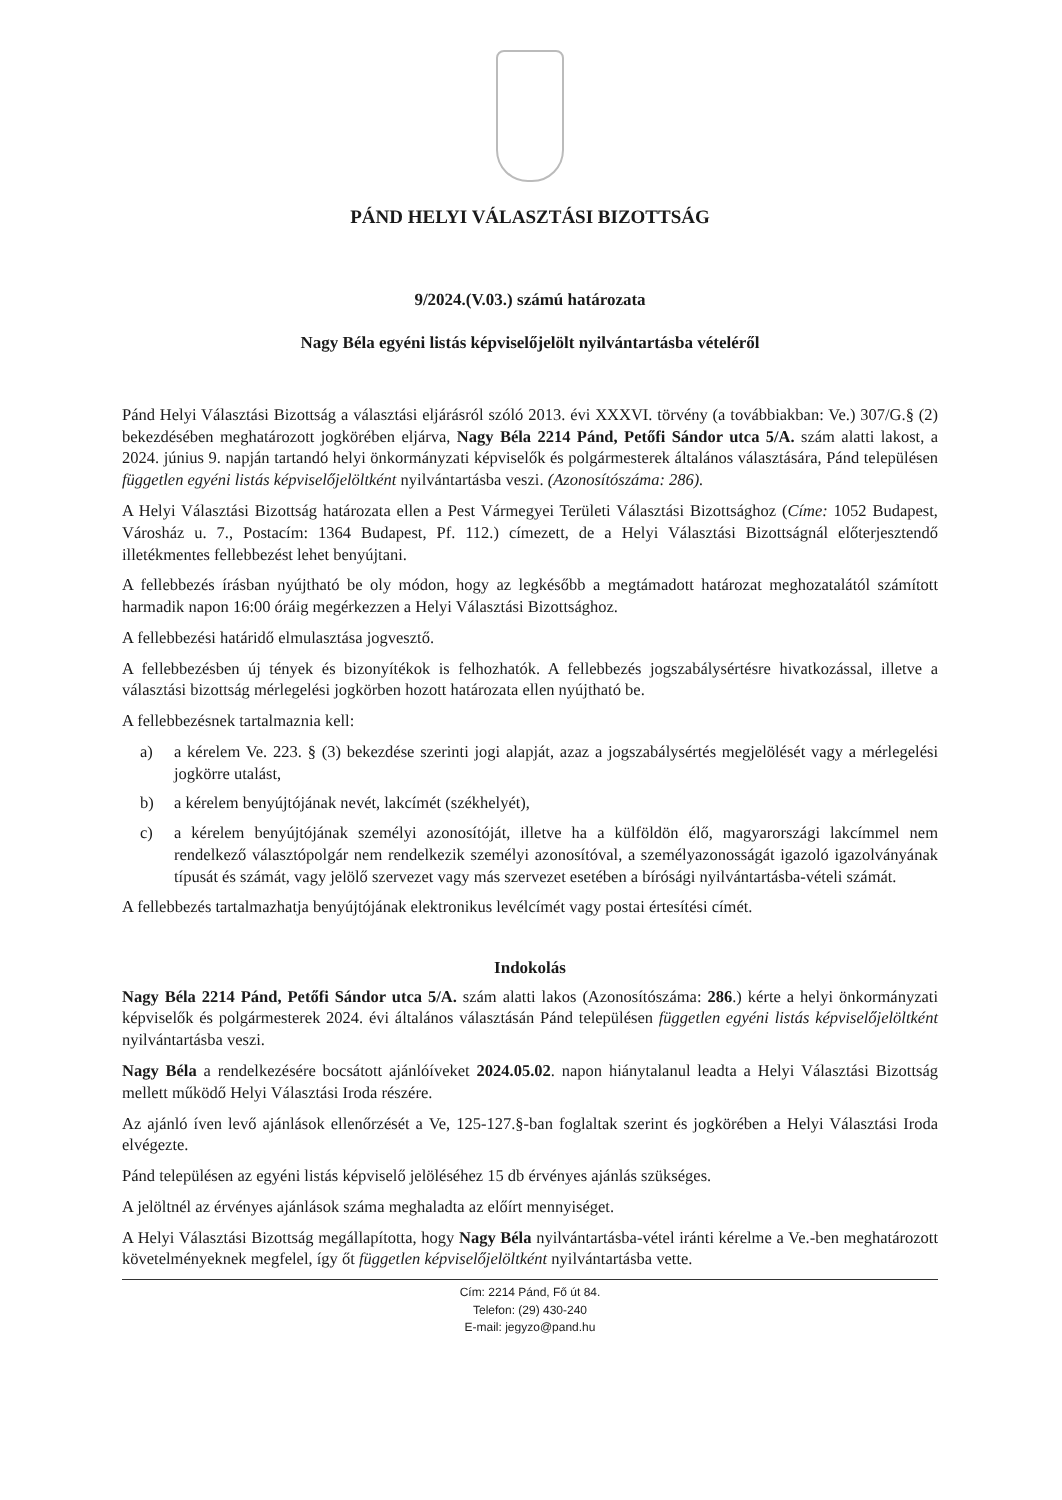PÁND HELYI VÁLASZTÁSI BIZOTTSÁG
9/2024.(V.03.) számú határozata
Nagy Béla egyéni listás képviselőjelölt nyilvántartásba vételéről
Pánd Helyi Választási Bizottság a választási eljárásról szóló 2013. évi XXXVI. törvény (a továbbiakban: Ve.) 307/G.§ (2) bekezdésében meghatározott jogkörében eljárva, Nagy Béla 2214 Pánd, Petőfi Sándor utca 5/A. szám alatti lakost, a 2024. június 9. napján tartandó helyi önkormányzati képviselők és polgármesterek általános választására, Pánd településen független egyéni listás képviselőjelöltként nyilvántartásba veszi. (Azonosítószáma: 286).
A Helyi Választási Bizottság határozata ellen a Pest Vármegyei Területi Választási Bizottsághoz (Címe: 1052 Budapest, Városház u. 7., Postacím: 1364 Budapest, Pf. 112.) címezett, de a Helyi Választási Bizottságnál előterjesztendő illetékmentes fellebbezést lehet benyújtani.
A fellebbezés írásban nyújtható be oly módon, hogy az legkésőbb a megtámadott határozat meghozatalától számított harmadik napon 16:00 óráig megérkezzen a Helyi Választási Bizottsághoz.
A fellebbezési határidő elmulasztása jogvesztő.
A fellebbezésben új tények és bizonyítékok is felhozhatók. A fellebbezés jogszabálysértésre hivatkozással, illetve a választási bizottság mérlegelési jogkörben hozott határozata ellen nyújtható be.
A fellebbezésnek tartalmaznia kell:
a) a kérelem Ve. 223. § (3) bekezdése szerinti jogi alapját, azaz a jogszabálysértés megjelölését vagy a mérlegelési jogkörre utalást,
b) a kérelem benyújtójának nevét, lakcímét (székhelyét),
c) a kérelem benyújtójának személyi azonosítóját, illetve ha a külföldön élő, magyarországi lakcímmel nem rendelkező választópolgár nem rendelkezik személyi azonosítóval, a személyazonosságát igazoló igazolványának típusát és számát, vagy jelölő szervezet vagy más szervezet esetében a bírósági nyilvántartásba-vételi számát.
A fellebbezés tartalmazhatja benyújtójának elektronikus levélcímét vagy postai értesítési címét.
Indokolás
Nagy Béla 2214 Pánd, Petőfi Sándor utca 5/A. szám alatti lakos (Azonosítószáma: 286.) kérte a helyi önkormányzati képviselők és polgármesterek 2024. évi általános választásán Pánd településen független egyéni listás képviselőjelöltként nyilvántartásba veszi.
Nagy Béla a rendelkezésére bocsátott ajánlóíveket 2024.05.02. napon hiánytalanul leadta a Helyi Választási Bizottság mellett működő Helyi Választási Iroda részére.
Az ajánló íven levő ajánlások ellenőrzését a Ve, 125-127.§-ban foglaltak szerint és jogkörében a Helyi Választási Iroda elvégezte.
Pánd településen az egyéni listás képviselő jelöléséhez 15 db érvényes ajánlás szükséges.
A jelöltnél az érvényes ajánlások száma meghaladta az előírt mennyiséget.
A Helyi Választási Bizottság megállapította, hogy Nagy Béla nyilvántartásba-vétel iránti kérelme a Ve.-ben meghatározott követelményeknek megfelel, így őt független képviselőjelöltként nyilvántartásba vette.
Cím: 2214 Pánd, Fő út 84.
Telefon: (29) 430-240
E-mail: jegyzo@pand.hu